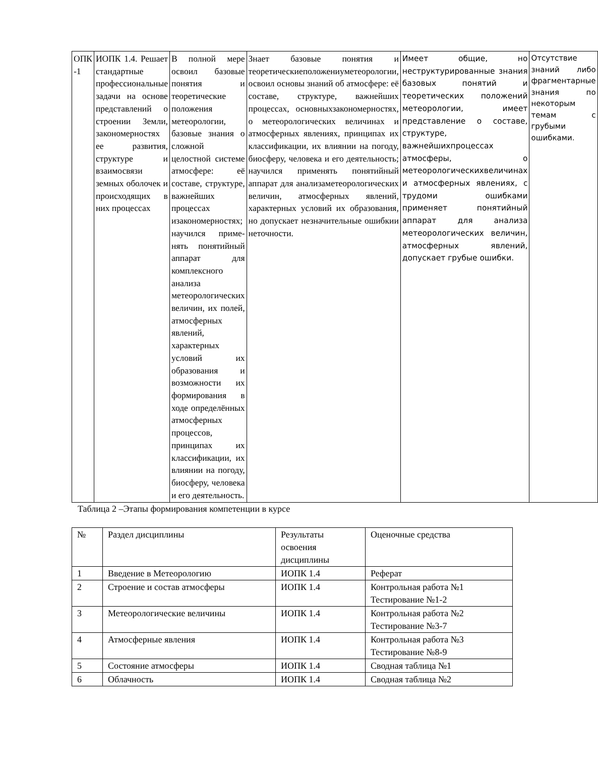| ОПК -1 | ИОПК 1.4. Решает стандартные профессиональные задачи на основе представлений о строении Земли, закономерностях ее развития, структуре и взаимосвязи земных оболочек и происходящих в них процессах | В полной мере освоил базовые понятия и теоретические положения метеорологии, базовые знания о сложной целостной системе атмосфере: её составе, структуре, важнейших процессах изакономерностях; научился приме-нять понятийный аппарат для комплексного анализа метеорологических величин, их полей, атмосферных явлений, характерных условий их образования и возможности их формирования в ходе определённых атмосферных процессов, принципах их классификации, их влиянии на погоду, биосферу, человека и его деятельность. | Знает базовые понятия и теоретическиеположениyметеорологии, освоил основы знаний об атмосфере: её составе, структуре, важнейших процессах, основныхзакономерностях, о метеорологических величинах и атмосферных явлениях, принципах их классификации, их влиянии на погоду, биосферу, человека и его деятельность; научился применять понятийный аппарат для анализаметеорологических величин, атмосферных явлений, характерных условий их образования, но допускает незначительные ошибкии неточности. | Имеет общие, но неструктурированные знания базовых понятий и теоретических положений метеорологии, имеет представление о составе, структуре, важнейшихпроцессах атмосферы, о метеорологическихвеличинах и атмосферных явлениях, с трудоми ошибками применяет понятийный аппарат для анализа метеорологических величин, атмосферных явлений, допускает грубые ошибки. | Отсутствие знаний либо фрагментарные знания по некоторым темам с грубыми ошибками. |
Таблица 2 –Этапы формирования компетенции в курсе
| № | Раздел дисциплины | Результаты освоения дисциплины | Оценочные средства |
| --- | --- | --- | --- |
| 1 | Введение в Метеорологию | ИОПК 1.4 | Реферат |
| 2 | Строение и состав атмосферы | ИОПК 1.4 | Контрольная работа №1 Тестирование №1-2 |
| 3 | Метеорологические величины | ИОПК 1.4 | Контрольная работа №2 Тестирование №3-7 |
| 4 | Атмосферные явления | ИОПК 1.4 | Контрольная работа №3 Тестирование №8-9 |
| 5 | Состояние атмосферы | ИОПК 1.4 | Сводная таблица №1 |
| 6 | Облачность | ИОПК 1.4 | Сводная таблица №2 |